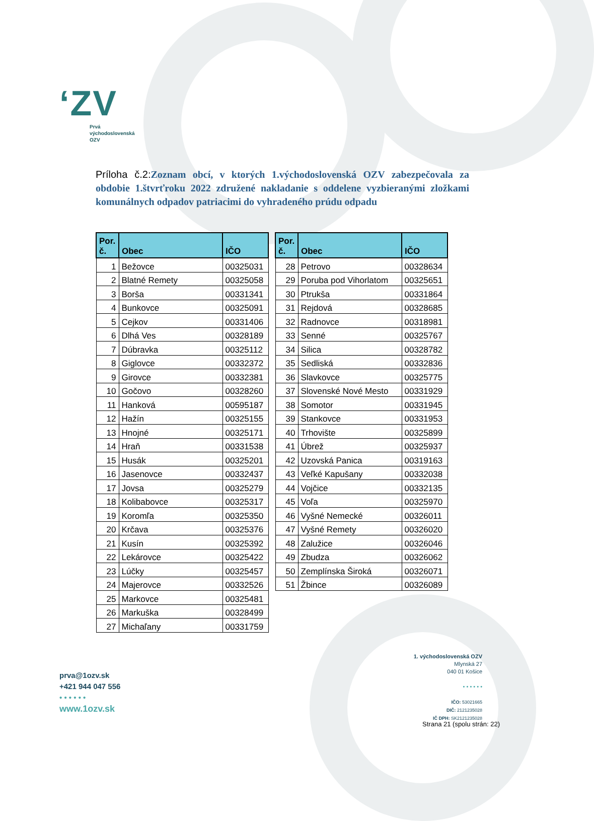ʻZV
Prvá
východoslovenská
OZV
Príloha č.2: Zoznam obcí, v ktorých 1.východoslovenská OZV zabezpečovala za obdobie 1.štvrťroku 2022 združené nakladanie s oddelene vyzbieranými zložkami komunálnych odpadov patriacimi do vyhradeného prúdu odpadu
| Por. č. | Obec | IČO |
| --- | --- | --- |
| 1 | Bežovce | 00325031 |
| 2 | Blatné Remety | 00325058 |
| 3 | Borša | 00331341 |
| 4 | Bunkovce | 00325091 |
| 5 | Cejkov | 00331406 |
| 6 | Dlhá Ves | 00328189 |
| 7 | Dúbravka | 00325112 |
| 8 | Giglovce | 00332372 |
| 9 | Girovce | 00332381 |
| 10 | Gočovo | 00328260 |
| 11 | Hanková | 00595187 |
| 12 | Hažín | 00325155 |
| 13 | Hnojné | 00325171 |
| 14 | Hraň | 00331538 |
| 15 | Husák | 00325201 |
| 16 | Jasenovce | 00332437 |
| 17 | Jovsa | 00325279 |
| 18 | Kolibabovce | 00325317 |
| 19 | Koromľa | 00325350 |
| 20 | Krčava | 00325376 |
| 21 | Kusín | 00325392 |
| 22 | Lekárovce | 00325422 |
| 23 | Lúčky | 00325457 |
| 24 | Majerovce | 00332526 |
| 25 | Markovce | 00325481 |
| 26 | Markuška | 00328499 |
| 27 | Michaľany | 00331759 |
| Por. č. | Obec | IČO |
| --- | --- | --- |
| 28 | Petrovo | 00328634 |
| 29 | Poruba pod Vihorlatom | 00325651 |
| 30 | Ptrukša | 00331864 |
| 31 | Rejdová | 00328685 |
| 32 | Radnovce | 00318981 |
| 33 | Senné | 00325767 |
| 34 | Silica | 00328782 |
| 35 | Sedliská | 00332836 |
| 36 | Slavkovce | 00325775 |
| 37 | Slovenské Nové Mesto | 00331929 |
| 38 | Somotor | 00331945 |
| 39 | Stankovce | 00331953 |
| 40 | Trhovište | 00325899 |
| 41 | Úbrež | 00325937 |
| 42 | Uzovská Panica | 00319163 |
| 43 | Veľké Kapušany | 00332038 |
| 44 | Vojčice | 00332135 |
| 45 | Voľa | 00325970 |
| 46 | Vyšné Nemecké | 00326011 |
| 47 | Vyšné Remety | 00326020 |
| 48 | Zalužice | 00326046 |
| 49 | Zbudza | 00326062 |
| 50 | Zemplínska Široká | 00326071 |
| 51 | Žbince | 00326089 |
prva@1ozv.sk
+421 944 047 556
• • • • • •
www.1ozv.sk
1. východoslovenská OZV
Mlynská 27
040 01 Košice
• • • • • •
IČO: 53021665
DIČ: 2121235028
IČ DPH: SK2121235028
Strana 21 (spolu strán: 22)